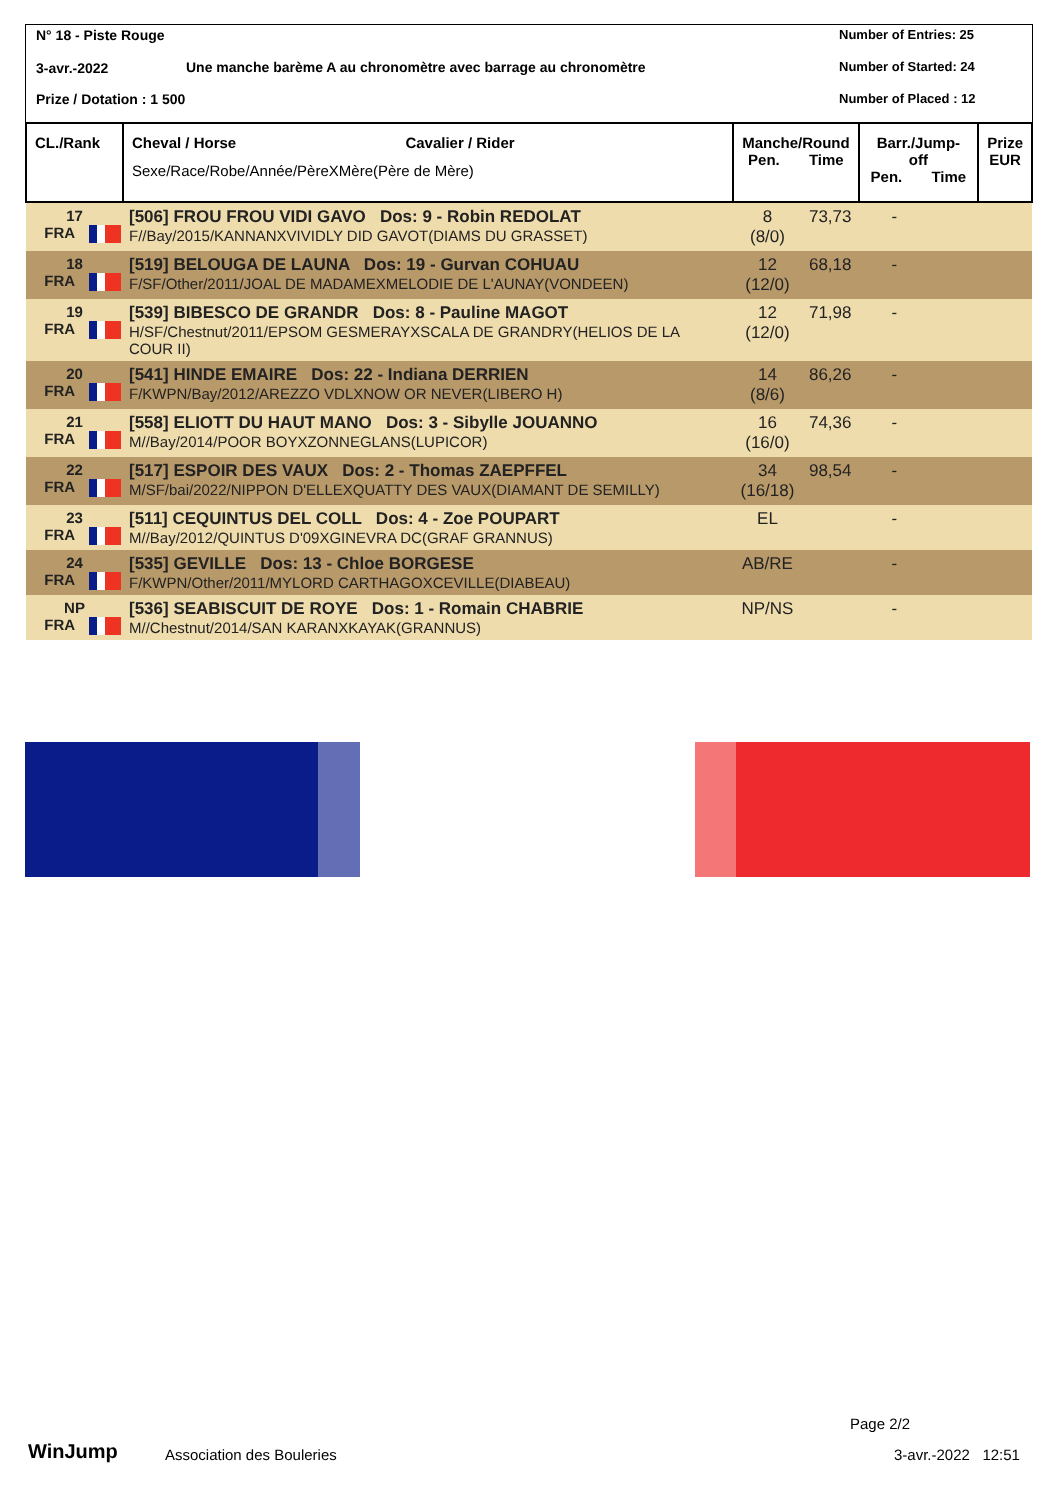N° 18 - Piste Rouge
3-avr.-2022
Une manche barème A au chronomètre avec barrage au chronomètre
Prize / Dotation : 1 500
Number of Entries: 25
Number of Started: 24
Number of Placed : 12
| CL./Rank | Cheval / Horse Cavalier / Rider Sexe/Race/Robe/Année/PèreXMère(Père de Mère) | Manche/Round Pen. Time | | Barr./Jump-off Pen. Time | | Prize EUR |
| --- | --- | --- | --- | --- | --- | --- |
| 17 FRA | [506] FROU FROU VIDI GAVO Dos: 9 - Robin REDOLAT F//Bay/2015/KANNANXVIVIDLY DID GAVOT(DIAMS DU GRASSET) | 8 (8/0) | 73,73 | - | | |
| 18 FRA | [519] BELOUGA DE LAUNA Dos: 19 - Gurvan COHUAU F/SF/Other/2011/JOAL DE MADAMEXMELODIE DE L'AUNAY(VONDEEN) | 12 (12/0) | 68,18 | - | | |
| 19 FRA | [539] BIBESCO DE GRANDR Dos: 8 - Pauline MAGOT H/SF/Chestnut/2011/EPSOM GESMERAYXSCALA DE GRANDRY(HELIOS DE LA COUR II) | 12 (12/0) | 71,98 | - | | |
| 20 FRA | [541] HINDE EMAIRE Dos: 22 - Indiana DERRIEN F/KWPN/Bay/2012/AREZZO VDLXNOW OR NEVER(LIBERO H) | 14 (8/6) | 86,26 | - | | |
| 21 FRA | [558] ELIOTT DU HAUT MANO Dos: 3 - Sibylle JOUANNO M//Bay/2014/POOR BOYXZONNEGLANS(LUPICOR) | 16 (16/0) | 74,36 | - | | |
| 22 FRA | [517] ESPOIR DES VAUX Dos: 2 - Thomas ZAEPFFEL M/SF/bai/2022/NIPPON D'ELLEXQUATTY DES VAUX(DIAMANT DE SEMILLY) | 34 (16/18) | 98,54 | - | | |
| 23 FRA | [511] CEQUINTUS DEL COLL Dos: 4 - Zoe POUPART M//Bay/2012/QUINTUS D'09XGINEVRA DC(GRAF GRANNUS) | EL | | - | | |
| 24 FRA | [535] GEVILLE Dos: 13 - Chloe BORGESE F/KWPN/Other/2011/MYLORD CARTHAGOXCEVILLE(DIABEAU) | AB/RE | | - | | |
| NP FRA | [536] SEABISCUIT DE ROYE Dos: 1 - Romain CHABRIE M//Chestnut/2014/SAN KARANXKAYAK(GRANNUS) | NP/NS | | - | | |
WinJump Association des Bouleries
Page 2/2
3-avr.-2022 12:51